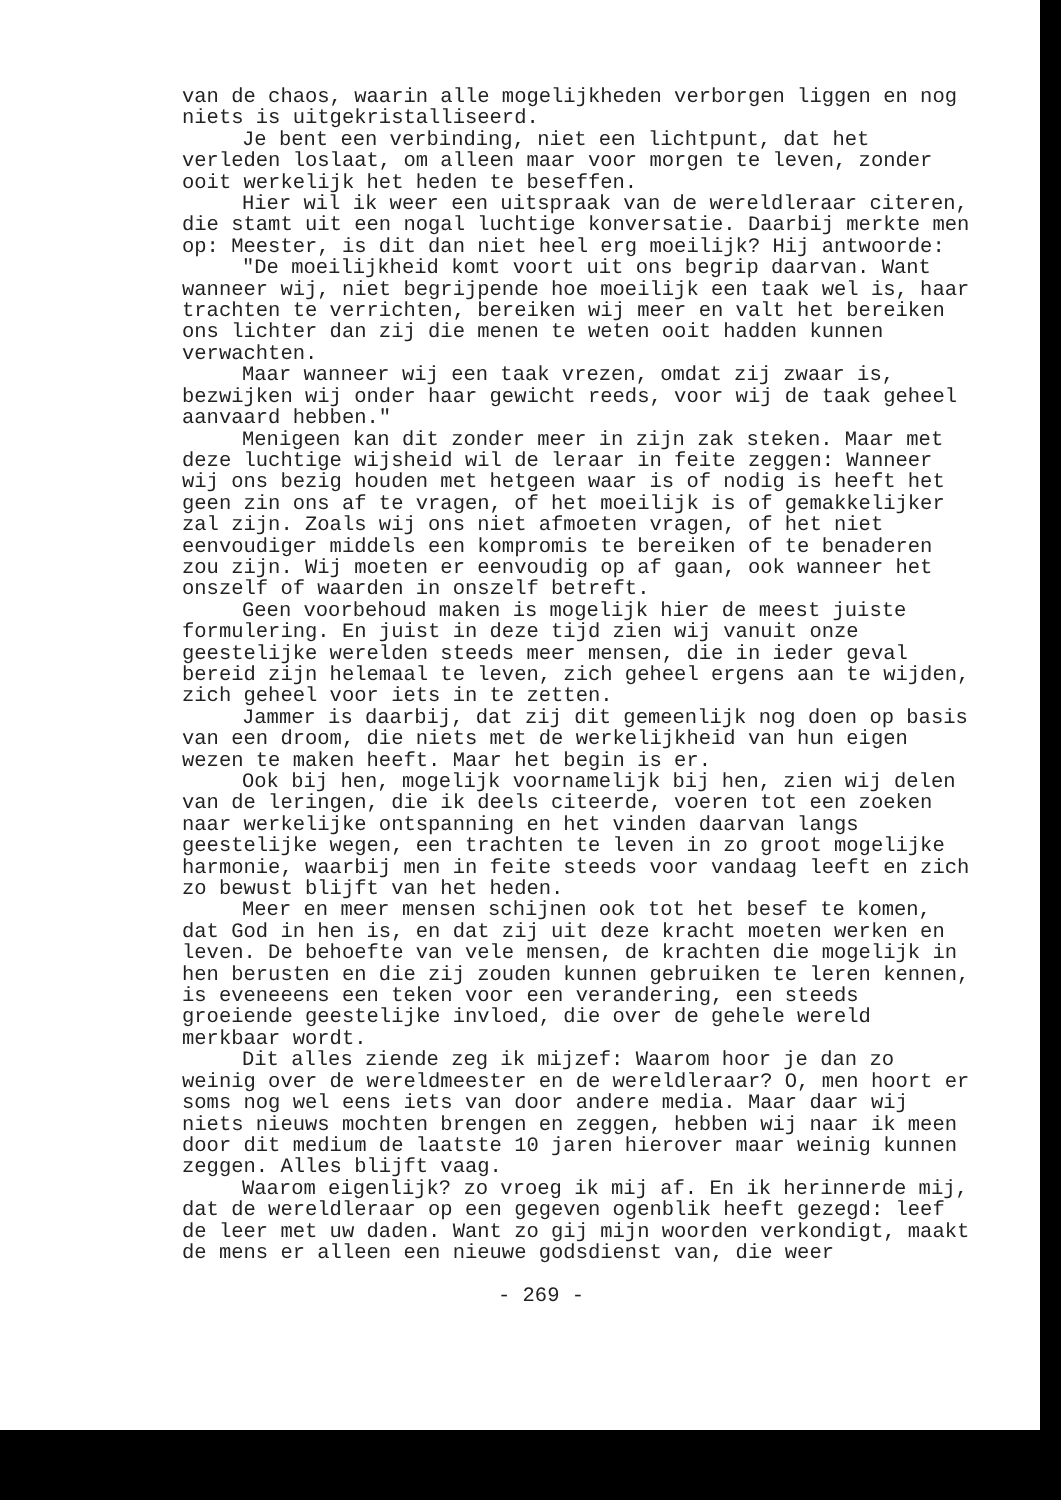van de chaos, waarin alle mogelijkheden verborgen liggen en nog niets is uitgekristalliseerd.
Je bent een verbinding, niet een lichtpunt, dat het verleden loslaat, om alleen maar voor morgen te leven, zonder ooit werkelijk het heden te beseffen.
Hier wil ik weer een uitspraak van de wereldleraar citeren, die stamt uit een nogal luchtige konversatie. Daarbij merkte men op: Meester, is dit dan niet heel erg moeilijk? Hij antwoorde:
"De moeilijkheid komt voort uit ons begrip daarvan. Want wanneer wij, niet begrijpende hoe moeilijk een taak wel is, haar trachten te verrichten, bereiken wij meer en valt het bereiken ons lichter dan zij die menen te weten ooit hadden kunnen verwachten.
Maar wanneer wij een taak vrezen, omdat zij zwaar is, bezwijken wij onder haar gewicht reeds, voor wij de taak geheel aanvaard hebben."
Menigeen kan dit zonder meer in zijn zak steken. Maar met deze luchtige wijsheid wil de leraar in feite zeggen: Wanneer wij ons bezig houden met hetgeen waar is of nodig is heeft het geen zin ons af te vragen, of het moeilijk is of gemakkelijker zal zijn. Zoals wij ons niet afmoeten vragen, of het niet eenvoudiger middels een kompromis te bereiken of te benaderen zou zijn. Wij moeten er eenvoudig op af gaan, ook wanneer het onszelf of waarden in onszelf betreft.
Geen voorbehoud maken is mogelijk hier de meest juiste formulering. En juist in deze tijd zien wij vanuit onze geestelijke werelden steeds meer mensen, die in ieder geval bereid zijn helemaal te leven, zich geheel ergens aan te wijden, zich geheel voor iets in te zetten.
Jammer is daarbij, dat zij dit gemeenlijk nog doen op basis van een droom, die niets met de werkelijkheid van hun eigen wezen te maken heeft. Maar het begin is er.
Ook bij hen, mogelijk voornamelijk bij hen, zien wij delen van de leringen, die ik deels citeerde, voeren tot een zoeken naar werkelijke ontspanning en het vinden daarvan langs geestelijke wegen, een trachten te leven in zo groot mogelijke harmonie, waarbij men in feite steeds voor vandaag leeft en zich zo bewust blijft van het heden.
Meer en meer mensen schijnen ook tot het besef te komen, dat God in hen is, en dat zij uit deze kracht moeten werken en leven. De behoefte van vele mensen, de krachten die mogelijk in hen berusten en die zij zouden kunnen gebruiken te leren kennen, is eveneeens een teken voor een verandering, een steeds groeiende geestelijke invloed, die over de gehele wereld merkbaar wordt.
Dit alles ziende zeg ik mijzef: Waarom hoor je dan zo weinig over de wereldmeester en de wereldleraar? O, men hoort er soms nog wel eens iets van door andere media. Maar daar wij niets nieuws mochten brengen en zeggen, hebben wij naar ik meen door dit medium de laatste 10 jaren hierover maar weinig kunnen zeggen. Alles blijft vaag.
Waarom eigenlijk? zo vroeg ik mij af. En ik herinnerde mij, dat de wereldleraar op een gegeven ogenblik heeft gezegd: leef de leer met uw daden. Want zo gij mijn woorden verkondigt, maakt de mens er alleen een nieuwe godsdienst van, die weer
- 269 -